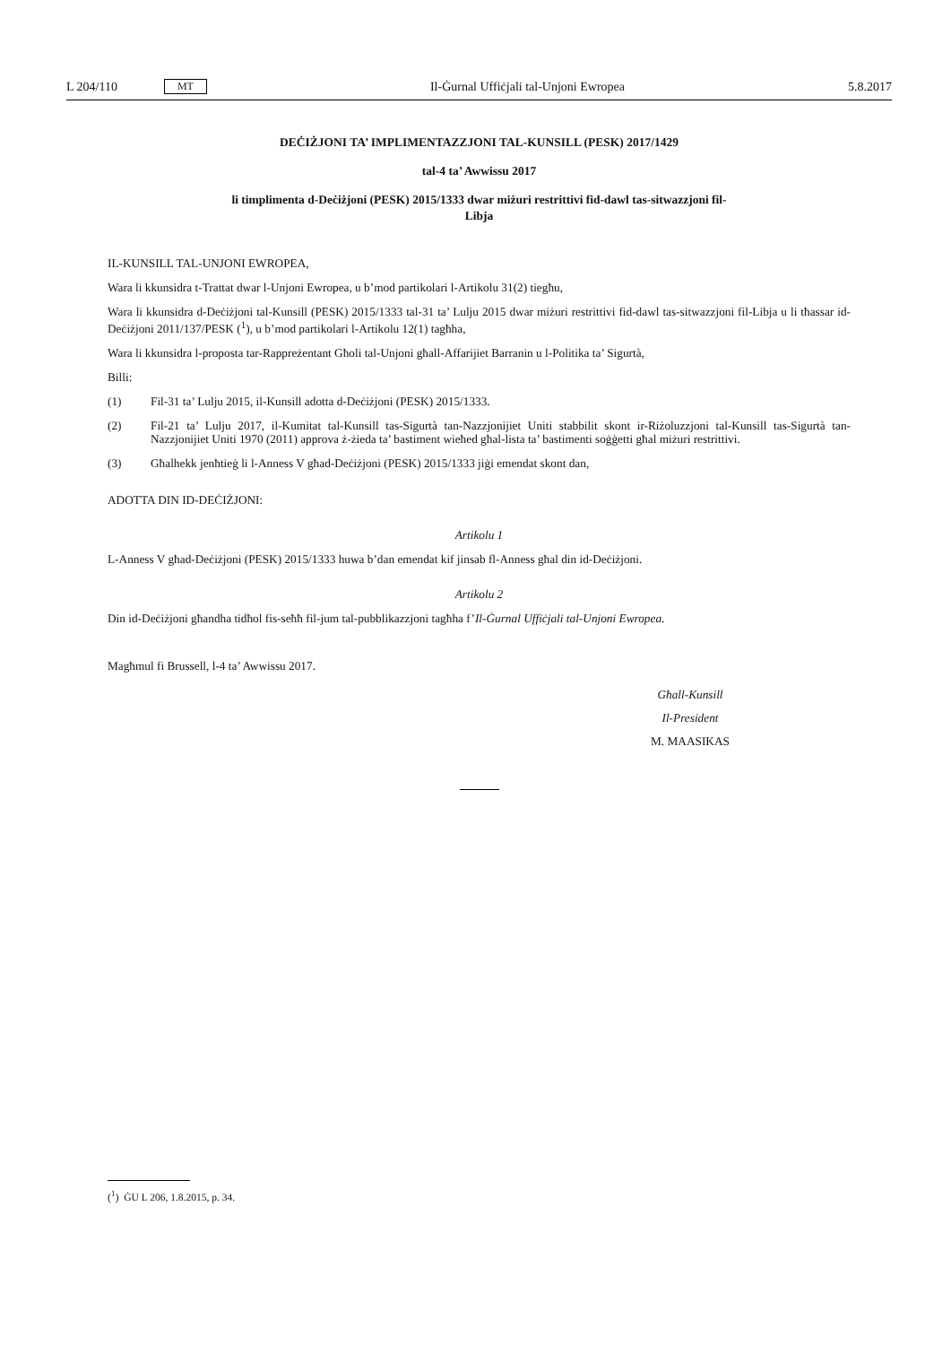L 204/110 MT
Il-Ġurnal Uffiċjali tal-Unjoni Ewropea 5.8.2017
DEĊIŻJONI TA’ IMPLIMENTAZZJONI TAL-KUNSILL (PESK) 2017/1429
tal-4 ta’ Awwissu 2017
li timplimenta d-Deċiżjoni (PESK) 2015/1333 dwar miżuri restrittivi fid-dawl tas-sitwazzjoni fil-
Libja
IL-KUNSILL TAL-UNJONI EWROPEA,
Wara li kkunsidra t-Trattat dwar l-Unjoni Ewropea, u b’mod partikolari l-Artikolu 31(2) tiegħu,
Wara li kkunsidra d-Deċiżjoni tal-Kunsill (PESK) 2015/1333 tal-31 ta’ Lulju 2015 dwar miżuri restrittivi fid-dawl tas-sitwazzjoni fil-Libja u li tħassar id-Deċiżjoni 2011/137/PESK (<sup>1</sup>), u b’mod partikolari l-Artikolu 12(1) tagħha,
Wara li kkunsidra l-proposta tar-Rappreżentant Għoli tal-Unjoni għall-Affarijiet Barranin u l-Politika ta’ Sigurtà,
Billi:
(1) Fil-31 ta’ Lulju 2015, il-Kunsill adotta d-Deċiżjoni (PESK) 2015/1333.
(2) Fil-21 ta’ Lulju 2017, il-Kumitat tal-Kunsill tas-Sigurtà tan-Nazzjonijiet Uniti stabbilit skont ir-Riżoluzzjoni tal-Kunsill tas-Sigurtà tan-Nazzjonijiet Uniti 1970 (2011) approva ż-żieda ta’ bastiment wieħed għal-lista ta’ bastimenti soġġetti għal miżuri restrittivi.
(3) Għalhekk jenħtieġ li l-Anness V għad-Deċiżjoni (PESK) 2015/1333 jiġi emendat skont dan,
ADOTTA DIN ID-DEĊIŻJONI:
Artikolu 1
L-Anness V għad-Deċiżjoni (PESK) 2015/1333 huwa b’dan emendat kif jinsab fl-Anness għal din id-Deċiżjoni.
Artikolu 2
Din id-Deċiżjoni għandha tidħol fis-seħħ fil-jum tal-pubblikazzjoni tagħha f’Il-Ġurnal Uffiċjali tal-Unjoni Ewropea.
Magħmul fi Brussell, l-4 ta’ Awwissu 2017.
Għall-Kunsill
Il-President
M. MAASIKAS
(<sup>1</sup>) ĠU L 206, 1.8.2015, p. 34.